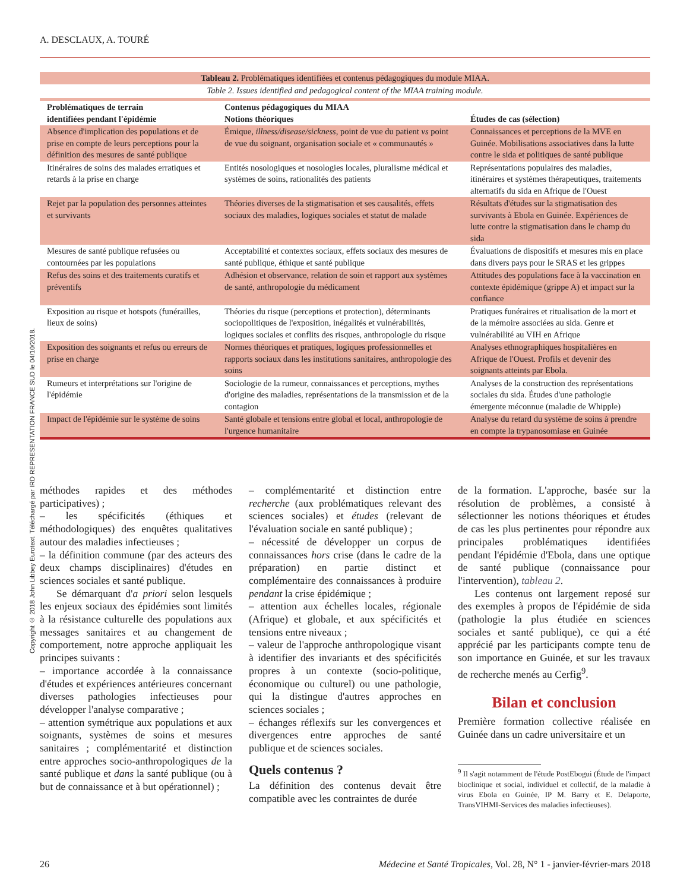A. DESCLAUX, A. TOURÉ
Copyright © 2018 John Libbey Eurotext. Téléchargé par IRD REPRESENTATION FRANCE SUD le 04/10/2018.
Tableau 2. Problématiques identifiées et contenus pédagogiques du module MIAA.
Table 2. Issues identified and pedagogical content of the MIAA training module.
| Problématiques de terrain identifiées pendant l'épidémie | Contenus pédagogiques du MIAA Notions théoriques | Études de cas (sélection) |
| --- | --- | --- |
| Absence d'implication des populations et de prise en compte de leurs perceptions pour la définition des mesures de santé publique | Émique, illness/disease/sickness , point de vue du patient vs point de vue du soignant, organisation sociale et « communautés » | Connaissances et perceptions de la MVE en Guinée. Mobilisations associatives dans la lutte contre le sida et politiques de santé publique |
| Itinéraires de soins des malades erratiques et retards à la prise en charge | Entités nosologiques et nosologies locales, pluralisme médical et systèmes de soins, rationalités des patients | Représentations populaires des maladies, itinéraires et systèmes thérapeutiques, traitements alternatifs du sida en Afrique de l'Ouest |
| Rejet par la population des personnes atteintes et survivants | Théories diverses de la stigmatisation et ses causalités, effets sociaux des maladies, logiques sociales et statut de malade | Résultats d'études sur la stigmatisation des survivants à Ebola en Guinée. Expériences de lutte contre la stigmatisation dans le champ du sida |
| Mesures de santé publique refusées ou contournées par les populations | Acceptabilité et contextes sociaux, effets sociaux des mesures de santé publique, éthique et santé publique | Évaluations de dispositifs et mesures mis en place dans divers pays pour le SRAS et les grippes |
| Refus des soins et des traitements curatifs et préventifs | Adhésion et observance, relation de soin et rapport aux systèmes de santé, anthropologie du médicament | Attitudes des populations face à la vaccination en contexte épidémique (grippe A) et impact sur la confiance |
| Exposition au risque et hotspots (funérailles, lieux de soins) | Théories du risque (perceptions et protection), déterminants sociopolitiques de l'exposition, inégalités et vulnérabilités, logiques sociales et conflits des risques, anthropologie du risque | Pratiques funéraires et ritualisation de la mort et de la mémoire associées au sida. Genre et vulnérabilité au VIH en Afrique |
| Exposition des soignants et refus ou erreurs de prise en charge | Normes théoriques et pratiques, logiques professionnelles et rapports sociaux dans les institutions sanitaires, anthropologie des soins | Analyses ethnographiques hospitalières en Afrique de l'Ouest. Profils et devenir des soignants atteints par Ebola. |
| Rumeurs et interprétations sur l'origine de l'épidémie | Sociologie de la rumeur, connaissances et perceptions, mythes d'origine des maladies, représentations de la transmission et de la contagion | Analyses de la construction des représentations sociales du sida. Études d'une pathologie émergente méconnue (maladie de Whipple) |
| Impact de l'épidémie sur le système de soins | Santé globale et tensions entre global et local, anthropologie de l'urgence humanitaire | Analyse du retard du système de soins à prendre en compte la trypanosomiase en Guinée |
méthodes rapides et des méthodes participatives) ;
– les spécificités (éthiques et méthodologiques) des enquêtes qualitatives autour des maladies infectieuses ;
– la définition commune (par des acteurs des deux champs disciplinaires) d'études en sciences sociales et santé publique.
Se démarquant d'a priori selon lesquels les enjeux sociaux des épidémies sont limités à la résistance culturelle des populations aux messages sanitaires et au changement de comportement, notre approche appliquait les principes suivants :
– importance accordée à la connaissance d'études et expériences antérieures concernant diverses pathologies infectieuses pour développer l'analyse comparative ;
– attention symétrique aux populations et aux soignants, systèmes de soins et mesures sanitaires ; complémentarité et distinction entre approches socio-anthropologiques de la santé publique et dans la santé publique (ou à but de connaissance et à but opérationnel) ;
– complémentarité et distinction entre recherche (aux problématiques relevant des sciences sociales) et études (relevant de l'évaluation sociale en santé publique) ;
– nécessité de développer un corpus de connaissances hors crise (dans le cadre de la préparation) en partie distinct et complémentaire des connaissances à produire pendant la crise épidémique ;
– attention aux échelles locales, régionale (Afrique) et globale, et aux spécificités et tensions entre niveaux ;
– valeur de l'approche anthropologique visant à identifier des invariants et des spécificités propres à un contexte (socio-politique, économique ou culturel) ou une pathologie, qui la distingue d'autres approches en sciences sociales ;
– échanges réflexifs sur les convergences et divergences entre approches de santé publique et de sciences sociales.
Quels contenus ?
La définition des contenus devait être compatible avec les contraintes de durée
de la formation. L'approche, basée sur la résolution de problèmes, a consisté à sélectionner les notions théoriques et études de cas les plus pertinentes pour répondre aux principales problématiques identifiées pendant l'épidémie d'Ebola, dans une optique de santé publique (connaissance pour l'intervention), tableau 2.
Les contenus ont largement reposé sur des exemples à propos de l'épidémie de sida (pathologie la plus étudiée en sciences sociales et santé publique), ce qui a été apprécié par les participants compte tenu de son importance en Guinée, et sur les travaux de recherche menés au Cerfig<sup>9</sup>.
Bilan et conclusion
Première formation collective réalisée en Guinée dans un cadre universitaire et un
<sup>9</sup> Il s'agit notamment de l'étude PostEbogui (Étude de l'impact bioclinique et social, individuel et collectif, de la maladie à virus Ebola en Guinée, IP M. Barry et E. Delaporte, TransVIHMI-Services des maladies infectieuses).
26 Médecine et Santé Tropicales, Vol. 28, N° 1 - janvier-février-mars 2018